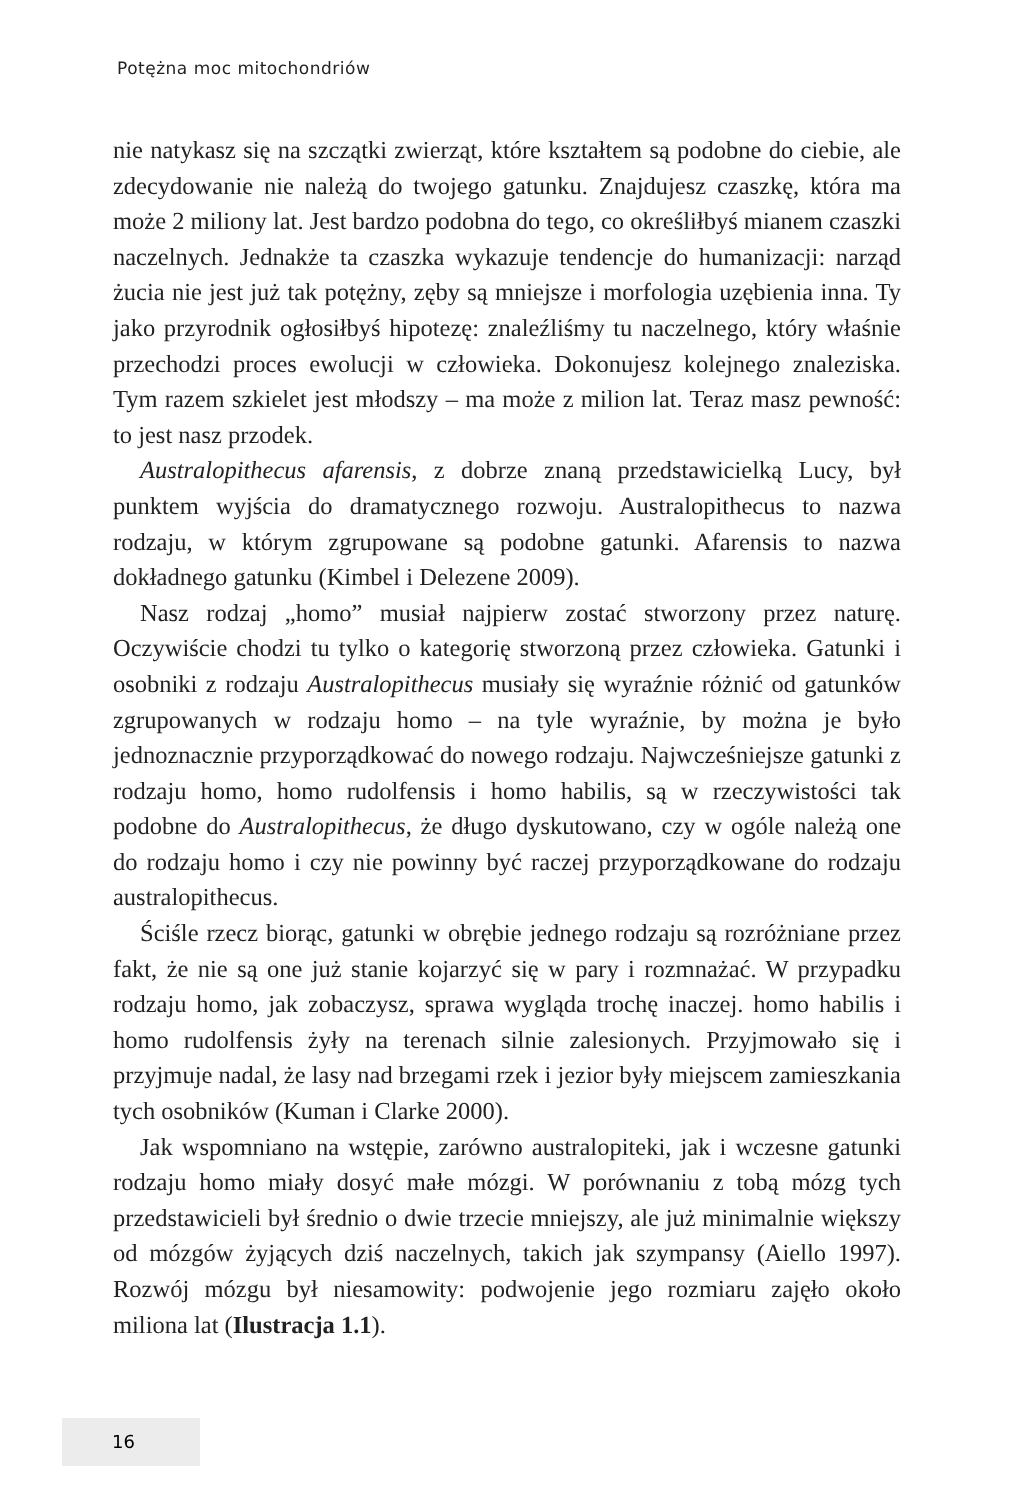Potężna moc mitochondriów
nie natykasz się na szczątki zwierząt, które kształtem są podobne do ciebie, ale zdecydowanie nie należą do twojego gatunku. Znajdujesz czaszkę, która ma może 2 miliony lat. Jest bardzo podobna do tego, co określiłbyś mianem czaszki naczelnych. Jednakże ta czaszka wykazuje tendencje do humanizacji: narząd żucia nie jest już tak potężny, zęby są mniejsze i morfologia uzębienia inna. Ty jako przyrodnik ogłosiłbyś hipotezę: znaleźliśmy tu naczelnego, który właśnie przechodzi proces ewolucji w człowieka. Dokonujesz kolejnego znaleziska. Tym razem szkielet jest młodszy – ma może z milion lat. Teraz masz pewność: to jest nasz przodek.
Australopithecus afarensis, z dobrze znaną przedstawicielką Lucy, był punktem wyjścia do dramatycznego rozwoju. Australopithecus to nazwa rodzaju, w którym zgrupowane są podobne gatunki. Afarensis to nazwa dokładnego gatunku (Kimbel i Delezene 2009).
Nasz rodzaj „homo” musiał najpierw zostać stworzony przez naturę. Oczywiście chodzi tu tylko o kategorię stworzoną przez człowieka. Gatunki i osobniki z rodzaju Australopithecus musiały się wyraźnie różnić od gatunków zgrupowanych w rodzaju homo – na tyle wyraźnie, by można je było jednoznacznie przyporządkować do nowego rodzaju. Najwcześniejsze gatunki z rodzaju homo, homo rudolfensis i homo habilis, są w rzeczywistości tak podobne do Australopithecus, że długo dyskutowano, czy w ogóle należą one do rodzaju homo i czy nie powinny być raczej przyporządkowane do rodzaju australopithecus.
Ściśle rzecz biorąc, gatunki w obrębie jednego rodzaju są rozróżniane przez fakt, że nie są one już stanie kojarzyć się w pary i rozmnażać. W przypadku rodzaju homo, jak zobaczysz, sprawa wygląda trochę inaczej. homo habilis i homo rudolfensis żyły na terenach silnie zalesionych. Przyjmowało się i przyjmuje nadal, że lasy nad brzegami rzek i jezior były miejscem zamieszkania tych osobników (Kuman i Clarke 2000).
Jak wspomniano na wstępie, zarówno australopiteki, jak i wczesne gatunki rodzaju homo miały dosyć małe mózgi. W porównaniu z tobą mózg tych przedstawicieli był średnio o dwie trzecie mniejszy, ale już minimalnie większy od mózgów żyjących dziś naczelnych, takich jak szympansy (Aiello 1997). Rozwój mózgu był niesamowity: podwojenie jego rozmiaru zajęło około miliona lat (Ilustracja 1.1).
16